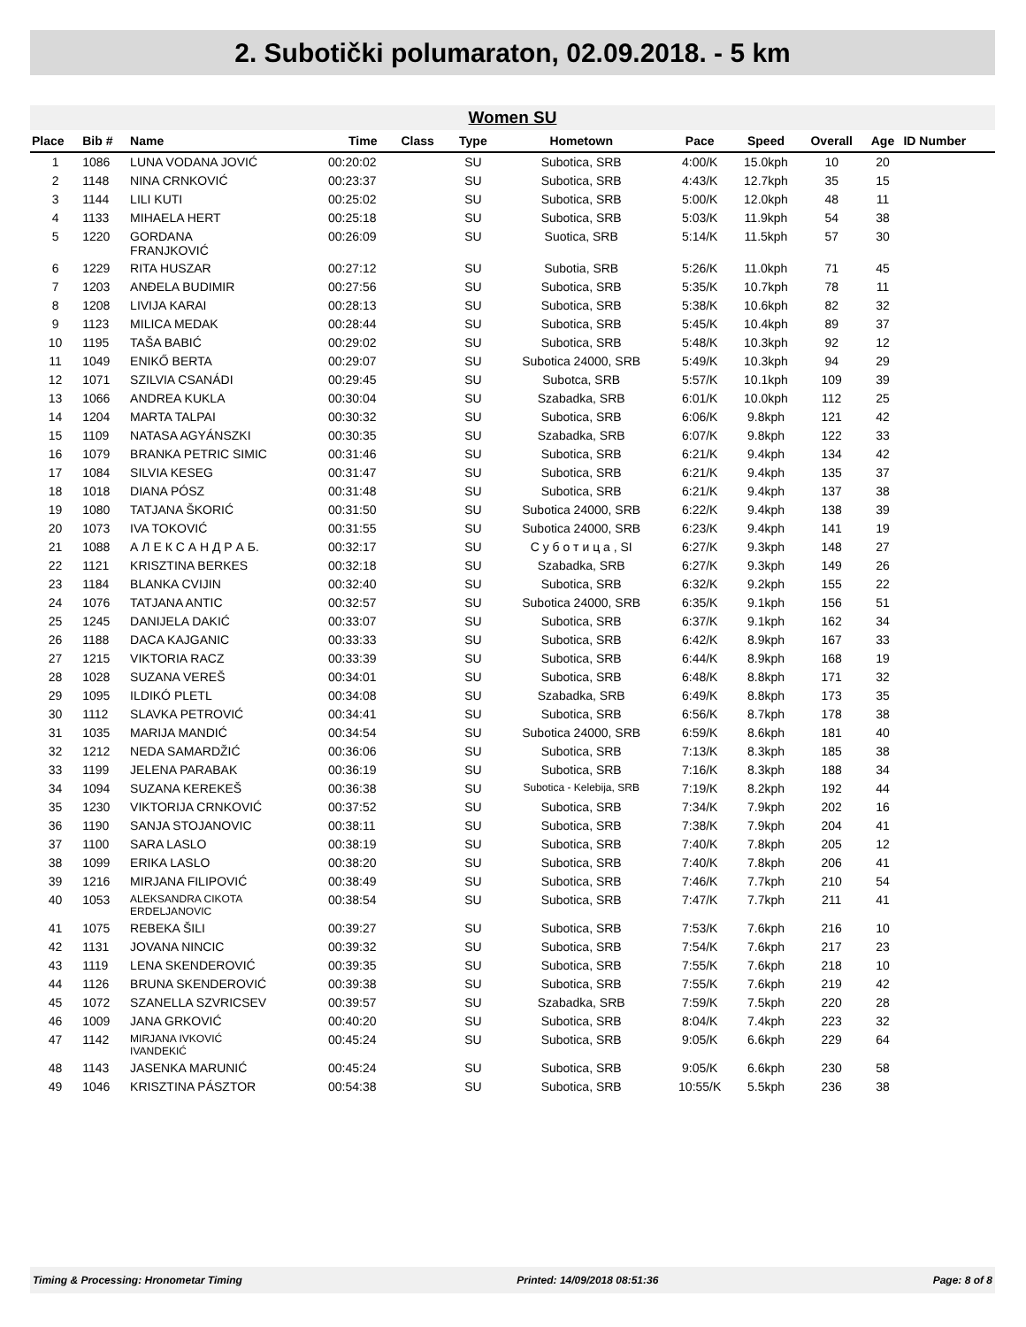2. Subotički polumaraton, 02.09.2018. - 5 km
Women SU
| Place | Bib # | Name | Time | Class | Type | Hometown | Pace | Speed | Overall | Age | ID Number |
| --- | --- | --- | --- | --- | --- | --- | --- | --- | --- | --- | --- |
| 1 | 1086 | LUNA VODANA JOVIĆ | 00:20:02 | | SU | Subotica, SRB | 4:00/K | 15.0kph | 10 | 20 | |
| 2 | 1148 | NINA CRNKOVIĆ | 00:23:37 | | SU | Subotica, SRB | 4:43/K | 12.7kph | 35 | 15 | |
| 3 | 1144 | LILI KUTI | 00:25:02 | | SU | Subotica, SRB | 5:00/K | 12.0kph | 48 | 11 | |
| 4 | 1133 | MIHAELA HERT | 00:25:18 | | SU | Subotica, SRB | 5:03/K | 11.9kph | 54 | 38 | |
| 5 | 1220 | GORDANA FRANJKOVIĆ | 00:26:09 | | SU | Suotica, SRB | 5:14/K | 11.5kph | 57 | 30 | |
| 6 | 1229 | RITA HUSZAR | 00:27:12 | | SU | Subotia, SRB | 5:26/K | 11.0kph | 71 | 45 | |
| 7 | 1203 | ANĐELA BUDIMIR | 00:27:56 | | SU | Subotica, SRB | 5:35/K | 10.7kph | 78 | 11 | |
| 8 | 1208 | LIVIJA KARAI | 00:28:13 | | SU | Subotica, SRB | 5:38/K | 10.6kph | 82 | 32 | |
| 9 | 1123 | MILICA MEDAK | 00:28:44 | | SU | Subotica, SRB | 5:45/K | 10.4kph | 89 | 37 | |
| 10 | 1195 | TAŠA BABIĆ | 00:29:02 | | SU | Subotica, SRB | 5:48/K | 10.3kph | 92 | 12 | |
| 11 | 1049 | ENIKŐ BERTA | 00:29:07 | | SU | Subotica 24000, SRB | 5:49/K | 10.3kph | 94 | 29 | |
| 12 | 1071 | SZILVIA CSANÁDI | 00:29:45 | | SU | Subotca, SRB | 5:57/K | 10.1kph | 109 | 39 | |
| 13 | 1066 | ANDREA KUKLA | 00:30:04 | | SU | Szabadka, SRB | 6:01/K | 10.0kph | 112 | 25 | |
| 14 | 1204 | MARTA TALPAI | 00:30:32 | | SU | Subotica, SRB | 6:06/K | 9.8kph | 121 | 42 | |
| 15 | 1109 | NATASA AGYÁNSZKI | 00:30:35 | | SU | Szabadka, SRB | 6:07/K | 9.8kph | 122 | 33 | |
| 16 | 1079 | BRANKA PETRIC SIMIC | 00:31:46 | | SU | Subotica, SRB | 6:21/K | 9.4kph | 134 | 42 | |
| 17 | 1084 | SILVIA KESEG | 00:31:47 | | SU | Subotica, SRB | 6:21/K | 9.4kph | 135 | 37 | |
| 18 | 1018 | DIANA PÓSZ | 00:31:48 | | SU | Subotica, SRB | 6:21/K | 9.4kph | 137 | 38 | |
| 19 | 1080 | TATJANA ŠKORIĆ | 00:31:50 | | SU | Subotica 24000, SRB | 6:22/K | 9.4kph | 138 | 39 | |
| 20 | 1073 | IVA TOKOVIĆ | 00:31:55 | | SU | Subotica 24000, SRB | 6:23/K | 9.4kph | 141 | 19 | |
| 21 | 1088 | А Л Е К С А Н Д Р А Б. | 00:32:17 | | SU | С у б о т и ц а , SI | 6:27/K | 9.3kph | 148 | 27 | |
| 22 | 1121 | KRISZTINA BERKES | 00:32:18 | | SU | Szabadka, SRB | 6:27/K | 9.3kph | 149 | 26 | |
| 23 | 1184 | BLANKA CVIJIN | 00:32:40 | | SU | Subotica, SRB | 6:32/K | 9.2kph | 155 | 22 | |
| 24 | 1076 | TATJANA ANTIC | 00:32:57 | | SU | Subotica 24000, SRB | 6:35/K | 9.1kph | 156 | 51 | |
| 25 | 1245 | DANIJELA DAKIĆ | 00:33:07 | | SU | Subotica, SRB | 6:37/K | 9.1kph | 162 | 34 | |
| 26 | 1188 | DACA KAJGANIC | 00:33:33 | | SU | Subotica, SRB | 6:42/K | 8.9kph | 167 | 33 | |
| 27 | 1215 | VIKTORIA RACZ | 00:33:39 | | SU | Subotica, SRB | 6:44/K | 8.9kph | 168 | 19 | |
| 28 | 1028 | SUZANA VEREŠ | 00:34:01 | | SU | Subotica, SRB | 6:48/K | 8.8kph | 171 | 32 | |
| 29 | 1095 | ILDIKÓ PLETL | 00:34:08 | | SU | Szabadka, SRB | 6:49/K | 8.8kph | 173 | 35 | |
| 30 | 1112 | SLAVKA PETROVIĆ | 00:34:41 | | SU | Subotica, SRB | 6:56/K | 8.7kph | 178 | 38 | |
| 31 | 1035 | MARIJA MANDIĆ | 00:34:54 | | SU | Subotica 24000, SRB | 6:59/K | 8.6kph | 181 | 40 | |
| 32 | 1212 | NEDA SAMARDŽIĆ | 00:36:06 | | SU | Subotica, SRB | 7:13/K | 8.3kph | 185 | 38 | |
| 33 | 1199 | JELENA PARABAK | 00:36:19 | | SU | Subotica, SRB | 7:16/K | 8.3kph | 188 | 34 | |
| 34 | 1094 | SUZANA KEREKEŠ | 00:36:38 | | SU | Subotica - Kelebija, SRB | 7:19/K | 8.2kph | 192 | 44 | |
| 35 | 1230 | VIKTORIJA CRNKOVIĆ | 00:37:52 | | SU | Subotica, SRB | 7:34/K | 7.9kph | 202 | 16 | |
| 36 | 1190 | SANJA STOJANOVIC | 00:38:11 | | SU | Subotica, SRB | 7:38/K | 7.9kph | 204 | 41 | |
| 37 | 1100 | SARA LASLO | 00:38:19 | | SU | Subotica, SRB | 7:40/K | 7.8kph | 205 | 12 | |
| 38 | 1099 | ERIKA LASLO | 00:38:20 | | SU | Subotica, SRB | 7:40/K | 7.8kph | 206 | 41 | |
| 39 | 1216 | MIRJANA FILIPOVIĆ | 00:38:49 | | SU | Subotica, SRB | 7:46/K | 7.7kph | 210 | 54 | |
| 40 | 1053 | ALEKSANDRA CIKOTA ERDELJANOVIC | 00:38:54 | | SU | Subotica, SRB | 7:47/K | 7.7kph | 211 | 41 | |
| 41 | 1075 | REBEKA ŠILI | 00:39:27 | | SU | Subotica, SRB | 7:53/K | 7.6kph | 216 | 10 | |
| 42 | 1131 | JOVANA NINCIC | 00:39:32 | | SU | Subotica, SRB | 7:54/K | 7.6kph | 217 | 23 | |
| 43 | 1119 | LENA SKENDEROVIĆ | 00:39:35 | | SU | Subotica, SRB | 7:55/K | 7.6kph | 218 | 10 | |
| 44 | 1126 | BRUNA SKENDEROVIĆ | 00:39:38 | | SU | Subotica, SRB | 7:55/K | 7.6kph | 219 | 42 | |
| 45 | 1072 | SZANELLA SZVRICSEV | 00:39:57 | | SU | Szabadka, SRB | 7:59/K | 7.5kph | 220 | 28 | |
| 46 | 1009 | JANA GRKOVIĆ | 00:40:20 | | SU | Subotica, SRB | 8:04/K | 7.4kph | 223 | 32 | |
| 47 | 1142 | MIRJANA IVKOVIĆ IVANDEKIĆ | 00:45:24 | | SU | Subotica, SRB | 9:05/K | 6.6kph | 229 | 64 | |
| 48 | 1143 | JASENKA MARUNIĆ | 00:45:24 | | SU | Subotica, SRB | 9:05/K | 6.6kph | 230 | 58 | |
| 49 | 1046 | KRISZTINA PÁSZTOR | 00:54:38 | | SU | Subotica, SRB | 10:55/K | 5.5kph | 236 | 38 | |
Timing & Processing: Hronometar Timing Printed: 14/09/2018 08:51:36 Page: 8 of 8